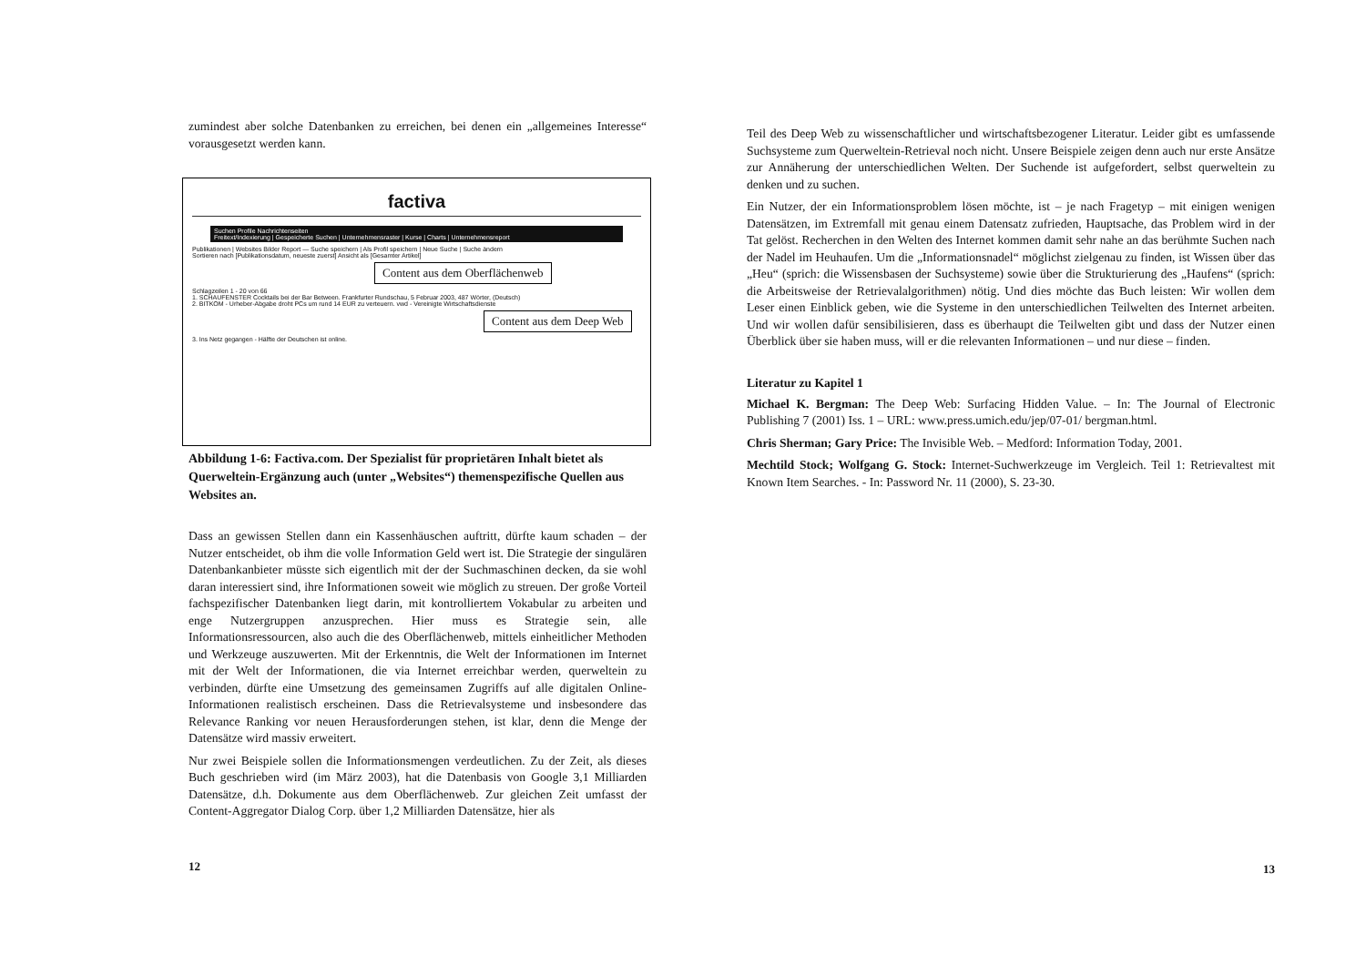zumindest aber solche Datenbanken zu erreichen, bei denen ein „allgemeines Interesse“ vorausgesetzt werden kann.
factiva
Suchen Profile Nachrichtenseiten
Freitext/Indexierung | Gespeicherte Suchen | Unternehmensraster | Kurse | Charts | Unternehmensreport
Publikationen | Websites Bilder Report — Suche speichern | Als Profil speichern | Neue Suche | Suche ändern
Sortieren nach [Publikationsdatum, neueste zuerst] Ansicht als [Gesamter Artikel]
Content aus dem Oberflächenweb
Schlagzeilen 1 - 20 von 66
1. SCHAUFENSTER Cocktails bei der Bar Between. Frankfurter Rundschau, 5 Februar 2003, 487 Wörter, (Deutsch)
2. BITKOM - Urheber-Abgabe droht PCs um rund 14 EUR zu verteuern. vwd - Vereinigte Wirtschaftsdienste
Content aus dem Deep Web
3. Ins Netz gegangen - Hälfte der Deutschen ist online.
Abbildung 1-6: Factiva.com. Der Spezialist für proprietären Inhalt bietet als Querweltein-Ergänzung auch (unter „Websites“) themenspezifische Quellen aus Websites an.
Dass an gewissen Stellen dann ein Kassenhäuschen auftritt, dürfte kaum schaden – der Nutzer entscheidet, ob ihm die volle Information Geld wert ist. Die Strategie der singulären Datenbankanbieter müsste sich eigentlich mit der der Suchmaschinen decken, da sie wohl daran interessiert sind, ihre Informationen soweit wie möglich zu streuen. Der große Vorteil fachspezifischer Datenbanken liegt darin, mit kontrolliertem Vokabular zu arbeiten und enge Nutzergruppen anzusprechen. Hier muss es Strategie sein, alle Informationsressourcen, also auch die des Oberflächenweb, mittels einheitlicher Methoden und Werkzeuge auszuwerten. Mit der Erkenntnis, die Welt der Informationen im Internet mit der Welt der Informationen, die via Internet erreichbar werden, querweltein zu verbinden, dürfte eine Umsetzung des gemeinsamen Zugriffs auf alle digitalen Online-Informationen realistisch erscheinen. Dass die Retrievalsysteme und insbesondere das Relevance Ranking vor neuen Herausforderungen stehen, ist klar, denn die Menge der Datensätze wird massiv erweitert.
Nur zwei Beispiele sollen die Informationsmengen verdeutlichen. Zu der Zeit, als dieses Buch geschrieben wird (im März 2003), hat die Datenbasis von Google 3,1 Milliarden Datensätze, d.h. Dokumente aus dem Oberflächenweb. Zur gleichen Zeit umfasst der Content-Aggregator Dialog Corp. über 1,2 Milliarden Datensätze, hier als
12
Teil des Deep Web zu wissenschaftlicher und wirtschaftsbezogener Literatur. Leider gibt es umfassende Suchsysteme zum Querweltein-Retrieval noch nicht. Unsere Beispiele zeigen denn auch nur erste Ansätze zur Annäherung der unterschiedlichen Welten. Der Suchende ist aufgefordert, selbst querweltein zu denken und zu suchen.
Ein Nutzer, der ein Informationsproblem lösen möchte, ist – je nach Fragetyp – mit einigen wenigen Datensätzen, im Extremfall mit genau einem Datensatz zufrieden, Hauptsache, das Problem wird in der Tat gelöst. Recherchen in den Welten des Internet kommen damit sehr nahe an das berühmte Suchen nach der Nadel im Heuhaufen. Um die „Informationsnadel“ möglichst zielgenau zu finden, ist Wissen über das „Heu“ (sprich: die Wissensbasen der Suchsysteme) sowie über die Strukturierung des „Haufens“ (sprich: die Arbeitsweise der Retrievalalgorithmen) nötig. Und dies möchte das Buch leisten: Wir wollen dem Leser einen Einblick geben, wie die Systeme in den unterschiedlichen Teilwelten des Internet arbeiten. Und wir wollen dafür sensibilisieren, dass es überhaupt die Teilwelten gibt und dass der Nutzer einen Überblick über sie haben muss, will er die relevanten Informationen – und nur diese – finden.
Literatur zu Kapitel 1
Michael K. Bergman: The Deep Web: Surfacing Hidden Value. – In: The Journal of Electronic Publishing 7 (2001) Iss. 1 – URL: www.press.umich.edu/jep/07-01/ bergman.html.
Chris Sherman; Gary Price: The Invisible Web. – Medford: Information Today, 2001.
Mechtild Stock; Wolfgang G. Stock: Internet-Suchwerkzeuge im Vergleich. Teil 1: Retrievaltest mit Known Item Searches. - In: Password Nr. 11 (2000), S. 23-30.
13